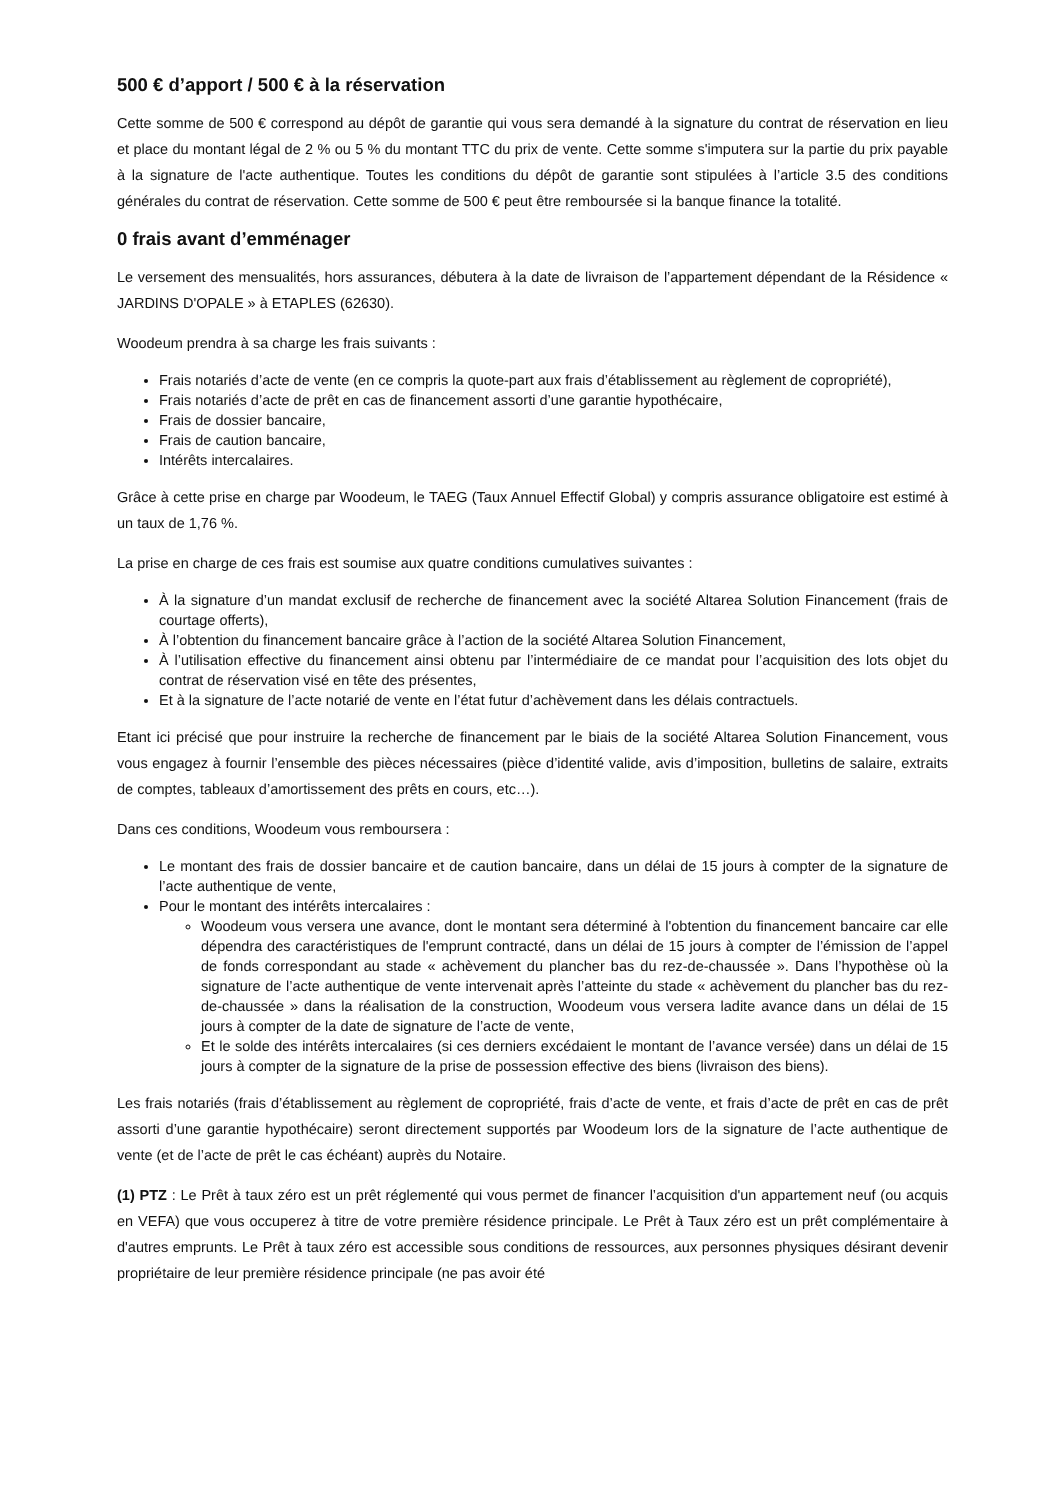500 € d’apport / 500 € à la réservation
Cette somme de 500 € correspond au dépôt de garantie qui vous sera demandé à la signature du contrat de réservation en lieu et place du montant légal de 2 % ou 5 % du montant TTC du prix de vente. Cette somme s'imputera sur la partie du prix payable à la signature de l'acte authentique. Toutes les conditions du dépôt de garantie sont stipulées à l’article 3.5 des conditions générales du contrat de réservation. Cette somme de 500 € peut être remboursée si la banque finance la totalité.
0 frais avant d’emménager
Le versement des mensualités, hors assurances, débutera à la date de livraison de l’appartement dépendant de la Résidence « JARDINS D'OPALE » à ETAPLES (62630).
Woodeum prendra à sa charge les frais suivants :
Frais notariés d’acte de vente (en ce compris la quote-part aux frais d’établissement au règlement de copropriété),
Frais notariés d’acte de prêt en cas de financement assorti d’une garantie hypothécaire,
Frais de dossier bancaire,
Frais de caution bancaire,
Intérêts intercalaires.
Grâce à cette prise en charge par Woodeum, le TAEG (Taux Annuel Effectif Global) y compris assurance obligatoire est estimé à un taux de 1,76 %.
La prise en charge de ces frais est soumise aux quatre conditions cumulatives suivantes :
À la signature d’un mandat exclusif de recherche de financement avec la société Altarea Solution Financement (frais de courtage offerts),
À l’obtention du financement bancaire grâce à l’action de la société Altarea Solution Financement,
À l’utilisation effective du financement ainsi obtenu par l’intermédiaire de ce mandat pour l’acquisition des lots objet du contrat de réservation visé en tête des présentes,
Et à la signature de l’acte notarié de vente en l’état futur d’achèvement dans les délais contractuels.
Etant ici précisé que pour instruire la recherche de financement par le biais de la société Altarea Solution Financement, vous vous engagez à fournir l’ensemble des pièces nécessaires (pièce d’identité valide, avis d’imposition, bulletins de salaire, extraits de comptes, tableaux d’amortissement des prêts en cours, etc…).
Dans ces conditions, Woodeum vous remboursera :
Le montant des frais de dossier bancaire et de caution bancaire, dans un délai de 15 jours à compter de la signature de l’acte authentique de vente,
Pour le montant des intérêts intercalaires :
Woodeum vous versera une avance, dont le montant sera déterminé à l'obtention du financement bancaire car elle dépendra des caractéristiques de l'emprunt contracté, dans un délai de 15 jours à compter de l’émission de l’appel de fonds correspondant au stade « achèvement du plancher bas du rez-de-chaussée ». Dans l’hypothèse où la signature de l’acte authentique de vente intervenait après l’atteinte du stade « achèvement du plancher bas du rez-de-chaussée » dans la réalisation de la construction, Woodeum vous versera ladite avance dans un délai de 15 jours à compter de la date de signature de l’acte de vente,
Et le solde des intérêts intercalaires (si ces derniers excédaient le montant de l’avance versée) dans un délai de 15 jours à compter de la signature de la prise de possession effective des biens (livraison des biens).
Les frais notariés (frais d’établissement au règlement de copropriété, frais d’acte de vente, et frais d’acte de prêt en cas de prêt assorti d’une garantie hypothécaire) seront directement supportés par Woodeum lors de la signature de l’acte authentique de vente (et de l’acte de prêt le cas échéant) auprès du Notaire.
(1) PTZ : Le Prêt à taux zéro est un prêt réglementé qui vous permet de financer l’acquisition d'un appartement neuf (ou acquis en VEFA) que vous occuperez à titre de votre première résidence principale. Le Prêt à Taux zéro est un prêt complémentaire à d'autres emprunts. Le Prêt à taux zéro est accessible sous conditions de ressources, aux personnes physiques désirant devenir propriétaire de leur première résidence principale (ne pas avoir été